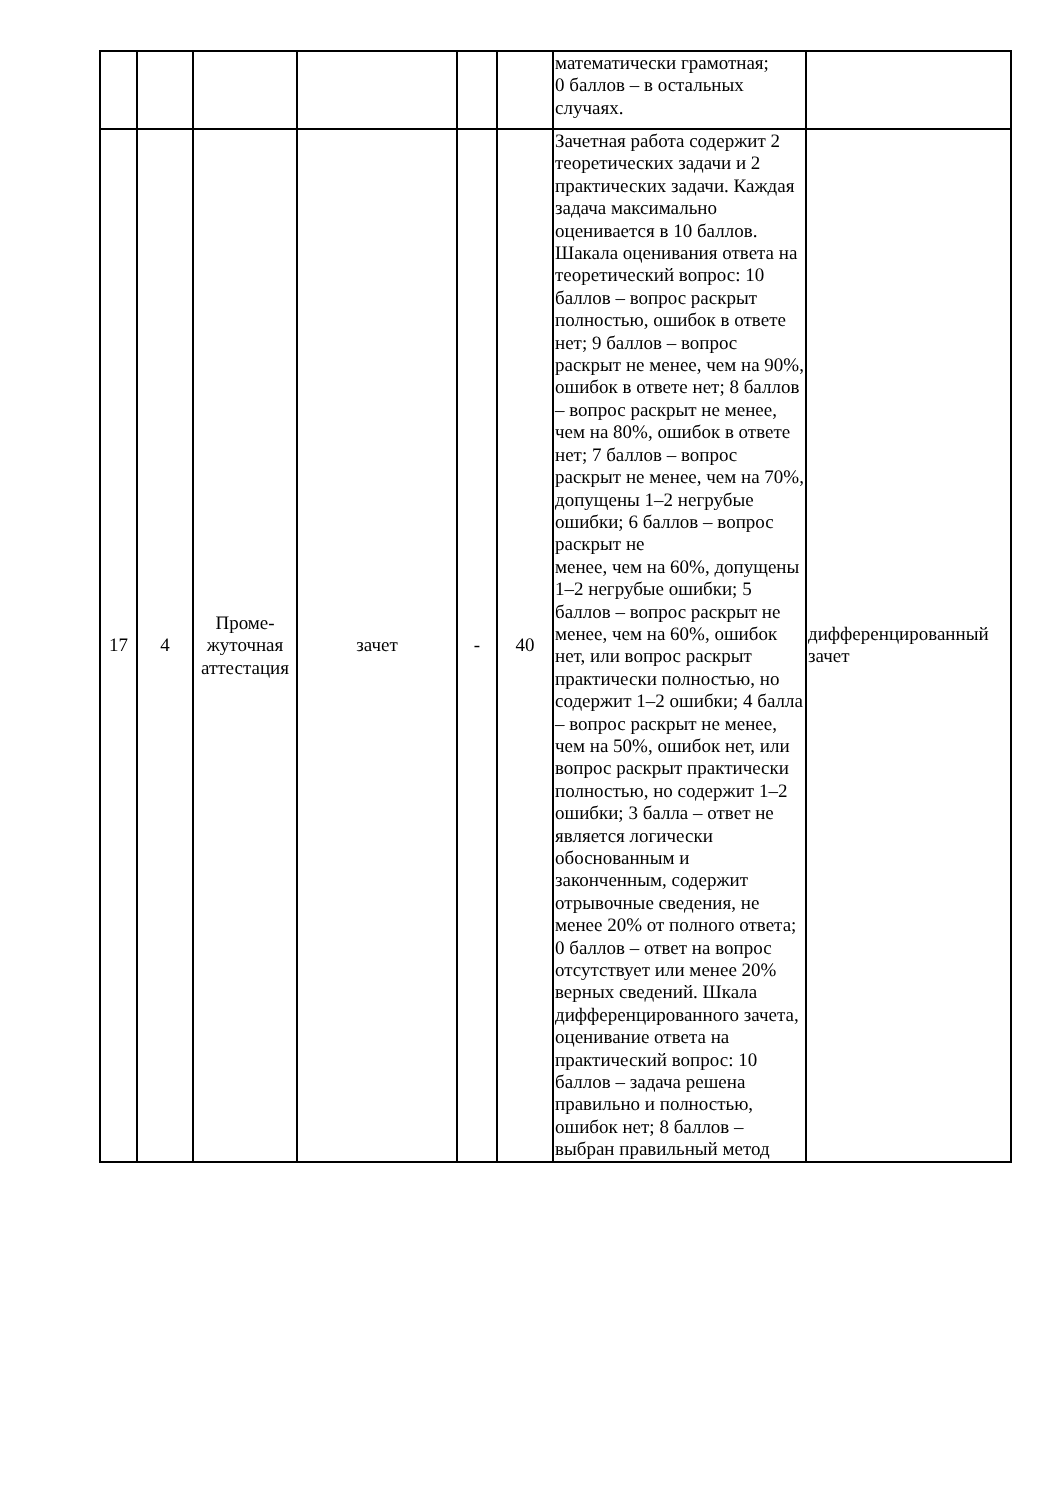| | | | | | | математически грамотная; 0 баллов – в остальных случаях. | |
| 17 | 4 | Проме- жуточная аттестация | зачет | - | 40 | Зачетная работа содержит 2 теоретических задачи и 2 практических задачи. Каждая задача максимально оценивается в 10 баллов. Шакала оценивания ответа на теоретический вопрос: 10 баллов – вопрос раскрыт полностью, ошибок в ответе нет; 9 баллов – вопрос раскрыт не менее, чем на 90%, ошибок в ответе нет; 8 баллов – вопрос раскрыт не менее, чем на 80%, ошибок в ответе нет; 7 баллов – вопрос раскрыт не менее, чем на 70%, допущены 1–2 негрубые ошибки; 6 баллов – вопрос раскрыт не менее, чем на 60%, допущены 1–2 негрубые ошибки; 5 баллов – вопрос раскрыт не менее, чем на 60%, ошибок нет, или вопрос раскрыт практически полностью, но содержит 1–2 ошибки; 4 балла – вопрос раскрыт не менее, чем на 50%, ошибок нет, или вопрос раскрыт практически полностью, но содержит 1–2 ошибки; 3 балла – ответ не является логически обоснованным и законченным, содержит отрывочные сведения, не менее 20% от полного ответа; 0 баллов – ответ на вопрос отсутствует или менее 20% верных сведений. Шкала дифференцированного зачета, оценивание ответа на практический вопрос: 10 баллов – задача решена правильно и полностью, ошибок нет; 8 баллов – выбран правильный метод | дифференцированный зачет |